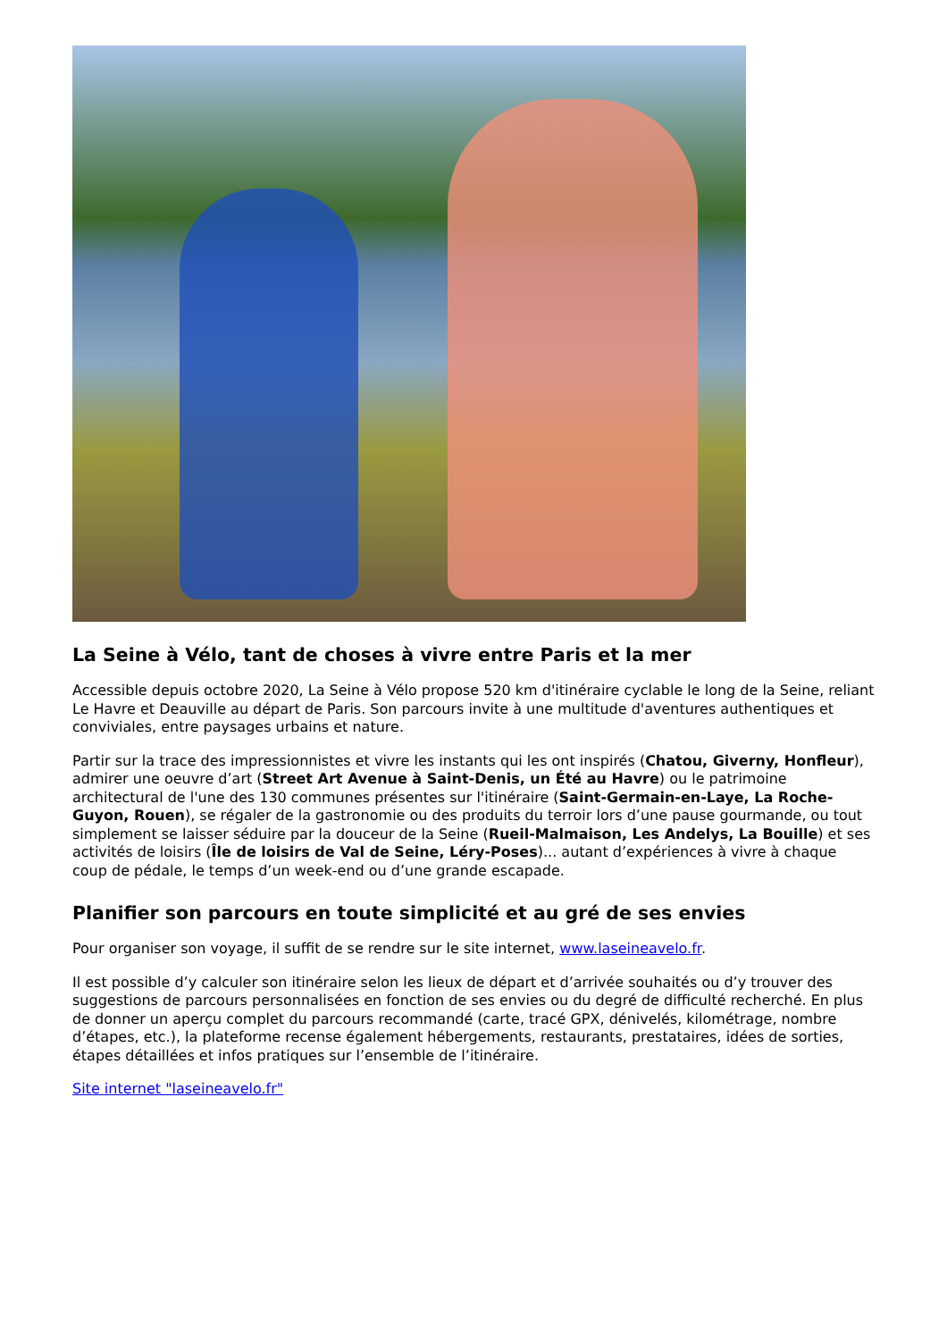La Seine à Vélo, tant de choses à vivre entre Paris et la mer
Accessible depuis octobre 2020, La Seine à Vélo propose 520 km d'itinéraire cyclable le long de la Seine, reliant Le Havre et Deauville au départ de Paris. Son parcours invite à une multitude d'aventures authentiques et conviviales, entre paysages urbains et nature.
Partir sur la trace des impressionnistes et vivre les instants qui les ont inspirés (Chatou, Giverny, Honfleur), admirer une oeuvre d’art (Street Art Avenue à Saint-Denis, un Été au Havre) ou le patrimoine architectural de l'une des 130 communes présentes sur l'itinéraire (Saint-Germain-en-Laye, La Roche-Guyon, Rouen), se régaler de la gastronomie ou des produits du terroir lors d’une pause gourmande, ou tout simplement se laisser séduire par la douceur de la Seine (Rueil-Malmaison, Les Andelys, La Bouille) et ses activités de loisirs (Île de loisirs de Val de Seine, Léry-Poses)... autant d’expériences à vivre à chaque coup de pédale, le temps d’un week-end ou d’une grande escapade.
Planifier son parcours en toute simplicité et au gré de ses envies
Pour organiser son voyage, il suffit de se rendre sur le site internet, www.laseineavelo.fr.
Il est possible d’y calculer son itinéraire selon les lieux de départ et d’arrivée souhaités ou d’y trouver des suggestions de parcours personnalisées en fonction de ses envies ou du degré de difficulté recherché. En plus de donner un aperçu complet du parcours recommandé (carte, tracé GPX, dénivelés, kilométrage, nombre d’étapes, etc.), la plateforme recense également hébergements, restaurants, prestataires, idées de sorties, étapes détaillées et infos pratiques sur l’ensemble de l’itinéraire.
Site internet "laseineavelo.fr"